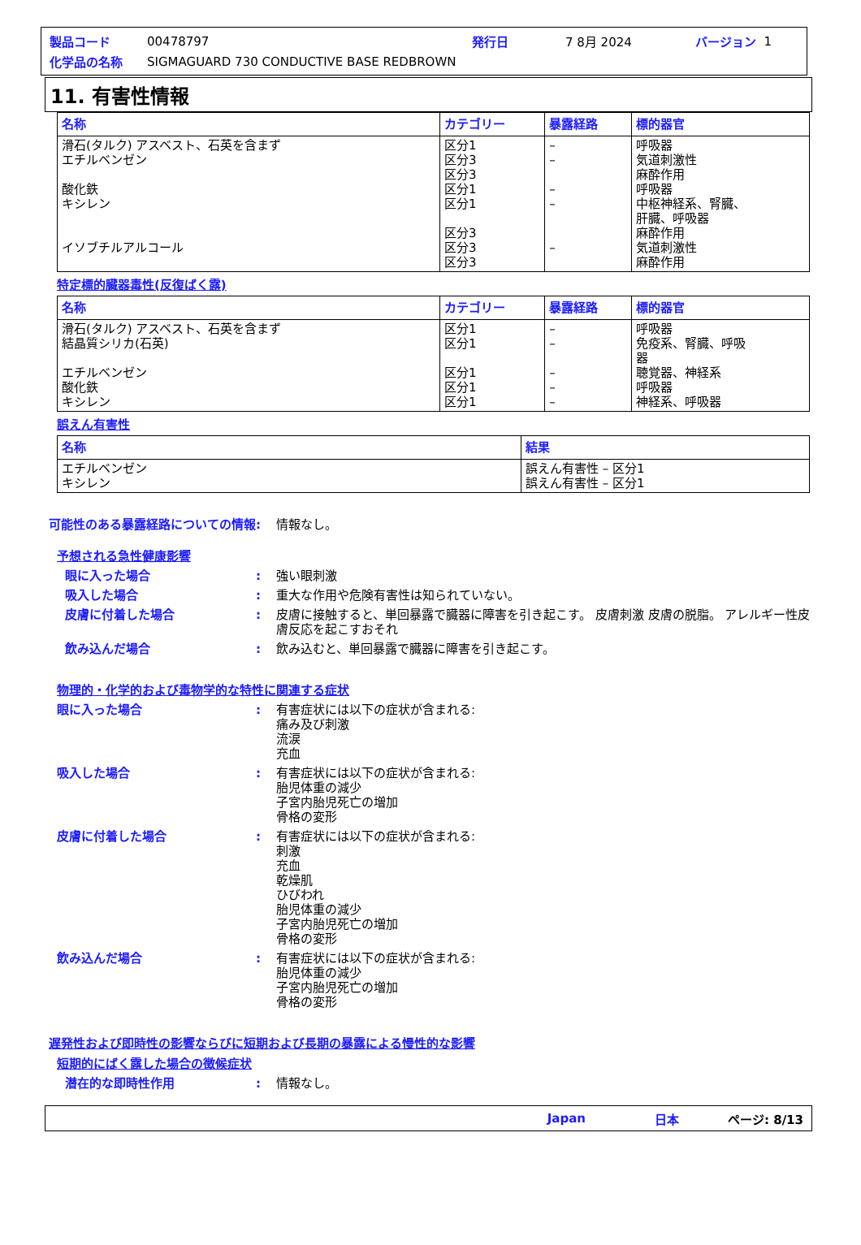製品コード 00478797 発行日 7 8月 2024 バージョン 1
化学品の名称 SIGMAGUARD 730 CONDUCTIVE BASE REDBROWN
11. 有害性情報
| 名称 | カテゴリー | 暴露経路 | 標的器官 |
| --- | --- | --- | --- |
| 滑石(タルク) アスベスト、石英を含まず エチルベンゼン 酸化鉄 キシレン イソブチルアルコール | 区分1 区分3 区分3 区分1 区分1 区分3 区分3 区分3 | – – – – – | 呼吸器 気道刺激性 麻酔作用 呼吸器 中枢神経系、腎臓、 肝臓、呼吸器 麻酔作用 気道刺激性 麻酔作用 |
特定標的臓器毒性(反復ばく露)
| 名称 | カテゴリー | 暴露経路 | 標的器官 |
| --- | --- | --- | --- |
| 滑石(タルク) アスベスト、石英を含まず 結晶質シリカ(石英) エチルベンゼン 酸化鉄 キシレン | 区分1 区分1 区分1 区分1 区分1 | – – – – – | 呼吸器 免疫系、腎臓、呼吸 器 聴覚器、神経系 呼吸器 神経系、呼吸器 |
誤えん有害性
| 名称 | 結果 |
| --- | --- |
| エチルベンゼン キシレン | 誤えん有害性 – 区分1 誤えん有害性 – 区分1 |
可能性のある暴露経路についての情報: 情報なし。
予想される急性健康影響
眼に入った場合: 強い眼刺激
吸入した場合: 重大な作用や危険有害性は知られていない。
皮膚に付着した場合: 皮膚に接触すると、単回暴露で臓器に障害を引き起こす。 皮膚刺激 皮膚の脱脂。 アレルギー性皮膚反応を起こすおそれ
飲み込んだ場合: 飲み込むと、単回暴露で臓器に障害を引き起こす。
物理的・化学的および毒物学的な特性に関連する症状
眼に入った場合: 有害症状には以下の症状が含まれる:
痛み及び刺激
流涙
充血
吸入した場合: 有害症状には以下の症状が含まれる:
胎児体重の減少
子宮内胎児死亡の増加
骨格の変形
皮膚に付着した場合: 有害症状には以下の症状が含まれる:
刺激
充血
乾燥肌
ひびわれ
胎児体重の減少
子宮内胎児死亡の増加
骨格の変形
飲み込んだ場合: 有害症状には以下の症状が含まれる:
胎児体重の減少
子宮内胎児死亡の増加
骨格の変形
遅発性および即時性の影響ならびに短期および長期の暴露による慢性的な影響
短期的にばく露した場合の徴候症状
潜在的な即時性作用: 情報なし。
Japan 日本 ページ: 8/13